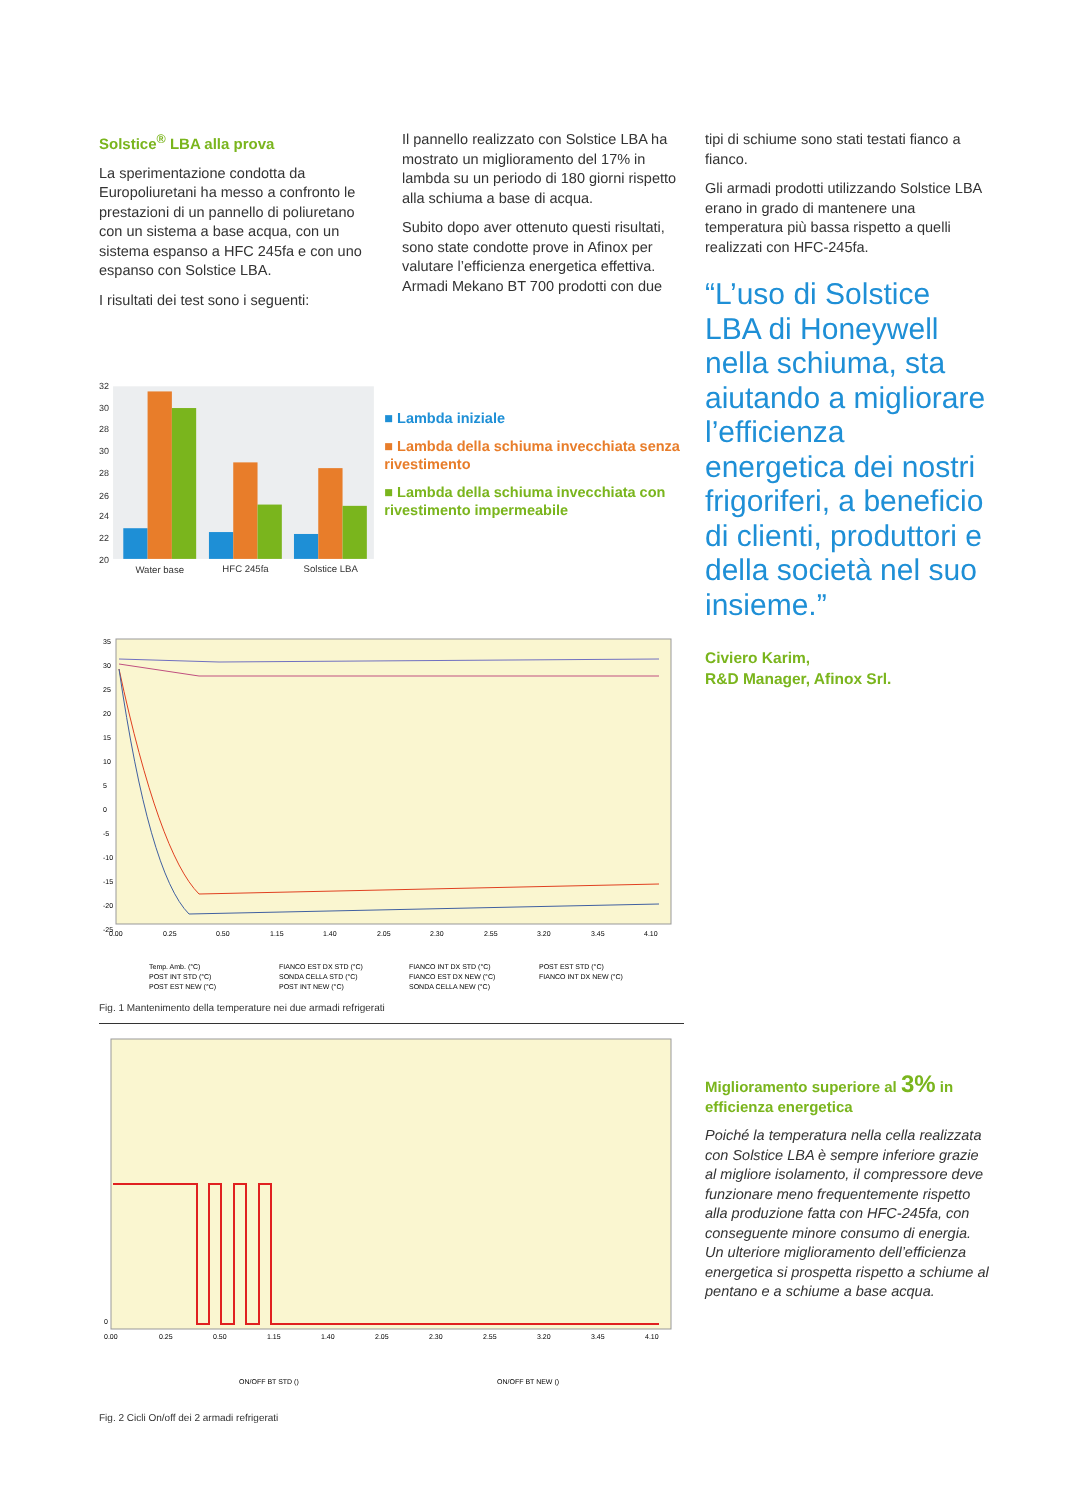Solstice<sup>®</sup> LBA alla prova
La sperimentazione condotta da Europoliuretani ha messo a confronto le prestazioni di un pannello di poliuretano con un sistema a base acqua, con un sistema espanso a HFC 245fa e con uno espanso con Solstice LBA.
I risultati dei test sono i seguenti:
Il pannello realizzato con Solstice LBA ha mostrato un miglioramento del 17% in lambda su un periodo di 180 giorni rispetto alla schiuma a base di acqua.
Subito dopo aver ottenuto questi risultati, sono state condotte prove in Afinox per valutare l’efficienza energetica effettiva. Armadi Mekano BT 700 prodotti con due
32
30
28
30
28
26
24
22
20
Water base
HFC 245fa
Solstice LBA
■ Lambda iniziale
■ Lambda della schiuma invecchiata senza rivestimento
■ Lambda della schiuma invecchiata con rivestimento impermeabile
35
30
25
20
15
10
5
0
-5
-10
-15
-20
-25
0.00
0.25
0.50
1.15
1.40
2.05
2.30
2.55
3.20
3.45
4.10
Temp. Amb. (°C)
FIANCO EST DX STD (°C)
FIANCO INT DX STD (°C)
POST EST STD (°C)
POST INT STD (°C)
SONDA CELLA STD (°C)
FIANCO EST DX NEW (°C)
FIANCO INT DX NEW (°C)
POST EST NEW (°C)
POST INT NEW (°C)
SONDA CELLA NEW (°C)
Fig. 1 Mantenimento della temperature nei due armadi refrigerati
0
0.00
0.25
0.50
1.15
1.40
2.05
2.30
2.55
3.20
3.45
4.10
ON/OFF BT STD ()
ON/OFF BT NEW ()
Fig. 2 Cicli On/off dei 2 armadi refrigerati
tipi di schiume sono stati testati fianco a fianco.
Gli armadi prodotti utilizzando Solstice LBA erano in grado di mantenere una temperatura più bassa rispetto a quelli realizzati con HFC-245fa.
“L’uso di Solstice LBA di Honeywell nella schiuma, sta aiutando a migliorare l’efficienza energetica dei nostri frigoriferi, a beneficio di clienti, produttori e della società nel suo insieme.”
Civiero Karim,
R&D Manager, Afinox Srl.
Miglioramento superiore al 3% in efficienza energetica
Poiché la temperatura nella cella realizzata con Solstice LBA è sempre inferiore grazie al migliore isolamento, il compressore deve funzionare meno frequentemente rispetto alla produzione fatta con HFC-245fa, con conseguente minore consumo di energia. Un ulteriore miglioramento dell’efficienza energetica si prospetta rispetto a schiume al pentano e a schiume a base acqua.